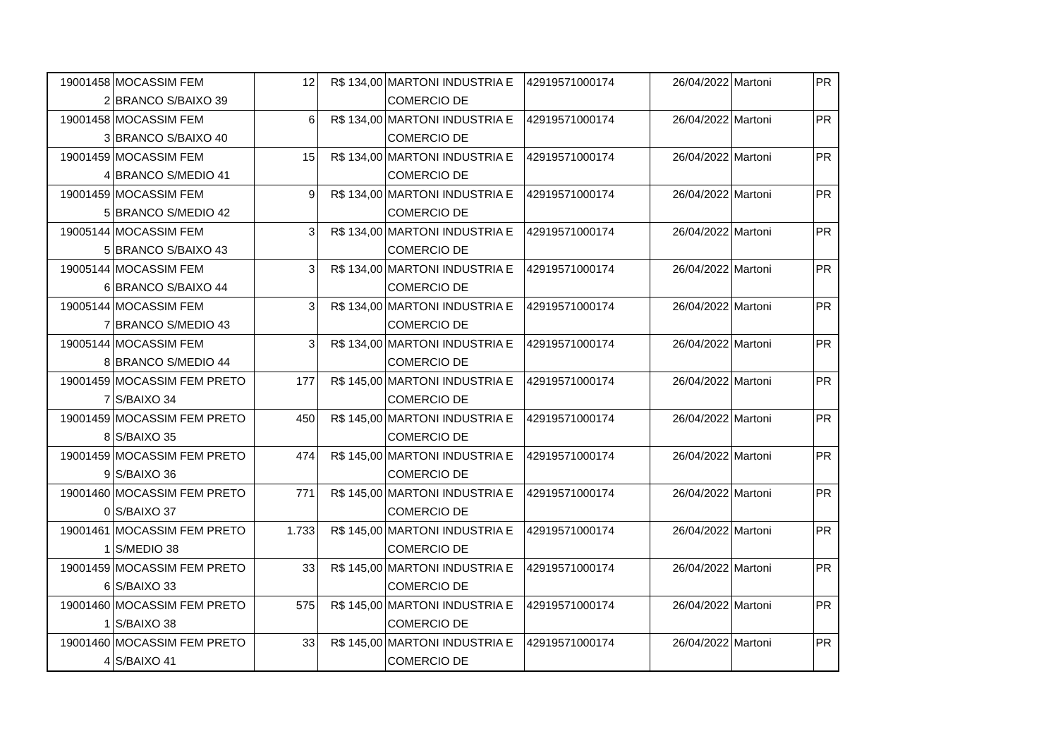| 19001458 2 | MOCASSIM FEM BRANCO S/BAIXO 39 | 12 | R$ 134,00 | MARTONI INDUSTRIA E COMERCIO DE | 42919571000174 | 26/04/2022 | Martoni | PR |
| 19001458 3 | MOCASSIM FEM BRANCO S/BAIXO 40 | 6 | R$ 134,00 | MARTONI INDUSTRIA E COMERCIO DE | 42919571000174 | 26/04/2022 | Martoni | PR |
| 19001459 4 | MOCASSIM FEM BRANCO S/MEDIO 41 | 15 | R$ 134,00 | MARTONI INDUSTRIA E COMERCIO DE | 42919571000174 | 26/04/2022 | Martoni | PR |
| 19001459 5 | MOCASSIM FEM BRANCO S/MEDIO 42 | 9 | R$ 134,00 | MARTONI INDUSTRIA E COMERCIO DE | 42919571000174 | 26/04/2022 | Martoni | PR |
| 19005144 5 | MOCASSIM FEM BRANCO S/BAIXO 43 | 3 | R$ 134,00 | MARTONI INDUSTRIA E COMERCIO DE | 42919571000174 | 26/04/2022 | Martoni | PR |
| 19005144 6 | MOCASSIM FEM BRANCO S/BAIXO 44 | 3 | R$ 134,00 | MARTONI INDUSTRIA E COMERCIO DE | 42919571000174 | 26/04/2022 | Martoni | PR |
| 19005144 7 | MOCASSIM FEM BRANCO S/MEDIO 43 | 3 | R$ 134,00 | MARTONI INDUSTRIA E COMERCIO DE | 42919571000174 | 26/04/2022 | Martoni | PR |
| 19005144 8 | MOCASSIM FEM BRANCO S/MEDIO 44 | 3 | R$ 134,00 | MARTONI INDUSTRIA E COMERCIO DE | 42919571000174 | 26/04/2022 | Martoni | PR |
| 19001459 7 | MOCASSIM FEM PRETO S/BAIXO 34 | 177 | R$ 145,00 | MARTONI INDUSTRIA E COMERCIO DE | 42919571000174 | 26/04/2022 | Martoni | PR |
| 19001459 8 | MOCASSIM FEM PRETO S/BAIXO 35 | 450 | R$ 145,00 | MARTONI INDUSTRIA E COMERCIO DE | 42919571000174 | 26/04/2022 | Martoni | PR |
| 19001459 9 | MOCASSIM FEM PRETO S/BAIXO 36 | 474 | R$ 145,00 | MARTONI INDUSTRIA E COMERCIO DE | 42919571000174 | 26/04/2022 | Martoni | PR |
| 19001460 0 | MOCASSIM FEM PRETO S/BAIXO 37 | 771 | R$ 145,00 | MARTONI INDUSTRIA E COMERCIO DE | 42919571000174 | 26/04/2022 | Martoni | PR |
| 19001461 1 | MOCASSIM FEM PRETO S/MEDIO 38 | 1.733 | R$ 145,00 | MARTONI INDUSTRIA E COMERCIO DE | 42919571000174 | 26/04/2022 | Martoni | PR |
| 19001459 6 | MOCASSIM FEM PRETO S/BAIXO 33 | 33 | R$ 145,00 | MARTONI INDUSTRIA E COMERCIO DE | 42919571000174 | 26/04/2022 | Martoni | PR |
| 19001460 1 | MOCASSIM FEM PRETO S/BAIXO 38 | 575 | R$ 145,00 | MARTONI INDUSTRIA E COMERCIO DE | 42919571000174 | 26/04/2022 | Martoni | PR |
| 19001460 4 | MOCASSIM FEM PRETO S/BAIXO 41 | 33 | R$ 145,00 | MARTONI INDUSTRIA E COMERCIO DE | 42919571000174 | 26/04/2022 | Martoni | PR |